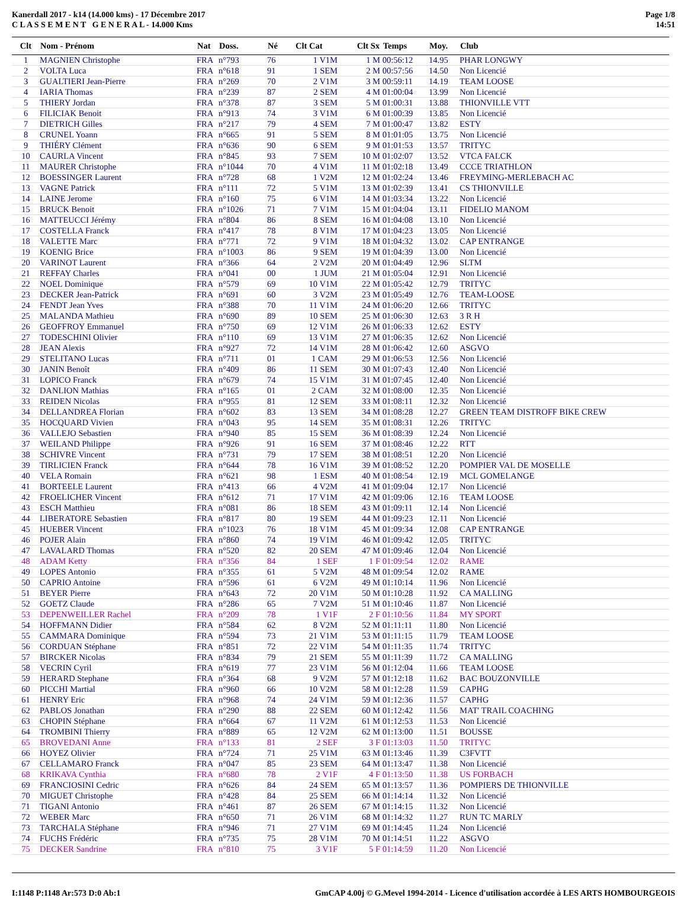Kanerdall 2017 - k14 (14.000 kms) - 17 Décembre 2017
C L A S S E M E N T G E N E R A L - 14.000 Kms
Page 1/8
14:51
| Clt | Nom - Prénom | Nat | Doss. | Né | Clt Cat | Clt Sx | Temps | Moy. | Club |
| --- | --- | --- | --- | --- | --- | --- | --- | --- | --- |
| 1 | MAGNIEN Christophe | FRA | n°793 | 76 | 1 V1M | 1 M | 00:56:12 | 14.95 | PHAR LONGWY |
| 2 | VOLTA Luca | FRA | n°618 | 91 | 1 SEM | 2 M | 00:57:56 | 14.50 | Non Licencié |
| 3 | GUALTIERI Jean-Pierre | FRA | n°269 | 70 | 2 V1M | 3 M | 00:59:11 | 14.19 | TEAM LOOSE |
| 4 | IARIA Thomas | FRA | n°239 | 87 | 2 SEM | 4 M | 01:00:04 | 13.99 | Non Licencié |
| 5 | THIERY Jordan | FRA | n°378 | 87 | 3 SEM | 5 M | 01:00:31 | 13.88 | THIONVILLE VTT |
| 6 | FILICIAK Benoit | FRA | n°913 | 74 | 3 V1M | 6 M | 01:00:39 | 13.85 | Non Licencié |
| 7 | DIETRICH Gilles | FRA | n°217 | 79 | 4 SEM | 7 M | 01:00:47 | 13.82 | ESTY |
| 8 | CRUNEL Yoann | FRA | n°665 | 91 | 5 SEM | 8 M | 01:01:05 | 13.75 | Non Licencié |
| 9 | THIÉRY Clément | FRA | n°636 | 90 | 6 SEM | 9 M | 01:01:53 | 13.57 | TRITYC |
| 10 | CAURLA Vincent | FRA | n°845 | 93 | 7 SEM | 10 M | 01:02:07 | 13.52 | VTCA FALCK |
| 11 | MAURER Christophe | FRA | n°1044 | 70 | 4 V1M | 11 M | 01:02:18 | 13.49 | CCCE TRIATHLON |
| 12 | BOESSINGER Laurent | FRA | n°728 | 68 | 1 V2M | 12 M | 01:02:24 | 13.46 | FREYMING-MERLEBACH AC |
| 13 | VAGNE Patrick | FRA | n°111 | 72 | 5 V1M | 13 M | 01:02:39 | 13.41 | CS THIONVILLE |
| 14 | LAINE Jerome | FRA | n°160 | 75 | 6 V1M | 14 M | 01:03:34 | 13.22 | Non Licencié |
| 15 | BRUCK Benoit | FRA | n°1026 | 71 | 7 V1M | 15 M | 01:04:04 | 13.11 | FIDELIO MANOM |
| 16 | MATTEUCCI Jérémy | FRA | n°804 | 86 | 8 SEM | 16 M | 01:04:08 | 13.10 | Non Licencié |
| 17 | COSTELLA Franck | FRA | n°417 | 78 | 8 V1M | 17 M | 01:04:23 | 13.05 | Non Licencié |
| 18 | VALETTE Marc | FRA | n°771 | 72 | 9 V1M | 18 M | 01:04:32 | 13.02 | CAP ENTRANGE |
| 19 | KOENIG Brice | FRA | n°1003 | 86 | 9 SEM | 19 M | 01:04:39 | 13.00 | Non Licencié |
| 20 | VARINOT Laurent | FRA | n°366 | 64 | 2 V2M | 20 M | 01:04:49 | 12.96 | SLTM |
| 21 | REFFAY Charles | FRA | n°041 | 00 | 1 JUM | 21 M | 01:05:04 | 12.91 | Non Licencié |
| 22 | NOEL Dominique | FRA | n°579 | 69 | 10 V1M | 22 M | 01:05:42 | 12.79 | TRITYC |
| 23 | DECKER Jean-Patrick | FRA | n°691 | 60 | 3 V2M | 23 M | 01:05:49 | 12.76 | TEAM-LOOSE |
| 24 | FENDT Jean Yves | FRA | n°388 | 70 | 11 V1M | 24 M | 01:06:20 | 12.66 | TRITYC |
| 25 | MALANDA Mathieu | FRA | n°690 | 89 | 10 SEM | 25 M | 01:06:30 | 12.63 | 3 R H |
| 26 | GEOFFROY Emmanuel | FRA | n°750 | 69 | 12 V1M | 26 M | 01:06:33 | 12.62 | ESTY |
| 27 | TODESCHINI Olivier | FRA | n°110 | 69 | 13 V1M | 27 M | 01:06:35 | 12.62 | Non Licencié |
| 28 | JEAN Alexis | FRA | n°927 | 72 | 14 V1M | 28 M | 01:06:42 | 12.60 | ASGVO |
| 29 | STELITANO Lucas | FRA | n°711 | 01 | 1 CAM | 29 M | 01:06:53 | 12.56 | Non Licencié |
| 30 | JANIN Benoît | FRA | n°409 | 86 | 11 SEM | 30 M | 01:07:43 | 12.40 | Non Licencié |
| 31 | LOPICO Franck | FRA | n°679 | 74 | 15 V1M | 31 M | 01:07:45 | 12.40 | Non Licencié |
| 32 | DANLION Mathias | FRA | n°165 | 01 | 2 CAM | 32 M | 01:08:00 | 12.35 | Non Licencié |
| 33 | REIDEN Nicolas | FRA | n°955 | 81 | 12 SEM | 33 M | 01:08:11 | 12.32 | Non Licencié |
| 34 | DELLANDREA Florian | FRA | n°602 | 83 | 13 SEM | 34 M | 01:08:28 | 12.27 | GREEN TEAM DISTROFF BIKE CREW |
| 35 | HOCQUARD Vivien | FRA | n°043 | 95 | 14 SEM | 35 M | 01:08:31 | 12.26 | TRITYC |
| 36 | VALLEJO Sebastien | FRA | n°940 | 85 | 15 SEM | 36 M | 01:08:39 | 12.24 | Non Licencié |
| 37 | WEILAND Philippe | FRA | n°926 | 91 | 16 SEM | 37 M | 01:08:46 | 12.22 | RTT |
| 38 | SCHIVRE Vincent | FRA | n°731 | 79 | 17 SEM | 38 M | 01:08:51 | 12.20 | Non Licencié |
| 39 | TIRLICIEN Franck | FRA | n°644 | 78 | 16 V1M | 39 M | 01:08:52 | 12.20 | POMPIER VAL DE MOSELLE |
| 40 | VELA Romain | FRA | n°621 | 98 | 1 ESM | 40 M | 01:08:54 | 12.19 | MCL GOMELANGE |
| 41 | BORTEELE Laurent | FRA | n°413 | 66 | 4 V2M | 41 M | 01:09:04 | 12.17 | Non Licencié |
| 42 | FROELICHER Vincent | FRA | n°612 | 71 | 17 V1M | 42 M | 01:09:06 | 12.16 | TEAM LOOSE |
| 43 | ESCH Matthieu | FRA | n°081 | 86 | 18 SEM | 43 M | 01:09:11 | 12.14 | Non Licencié |
| 44 | LIBERATORE Sebastien | FRA | n°817 | 80 | 19 SEM | 44 M | 01:09:23 | 12.11 | Non Licencié |
| 45 | HUEBER Vincent | FRA | n°1023 | 76 | 18 V1M | 45 M | 01:09:34 | 12.08 | CAP ENTRANGE |
| 46 | POJER Alain | FRA | n°860 | 74 | 19 V1M | 46 M | 01:09:42 | 12.05 | TRITYC |
| 47 | LAVALARD Thomas | FRA | n°520 | 82 | 20 SEM | 47 M | 01:09:46 | 12.04 | Non Licencié |
| 48 | ADAM Ketty | FRA | n°356 | 84 | 1 SEF | 1 F | 01:09:54 | 12.02 | RAME |
| 49 | LOPES Antonio | FRA | n°355 | 61 | 5 V2M | 48 M | 01:09:54 | 12.02 | RAME |
| 50 | CAPRIO Antoine | FRA | n°596 | 61 | 6 V2M | 49 M | 01:10:14 | 11.96 | Non Licencié |
| 51 | BEYER Pierre | FRA | n°643 | 72 | 20 V1M | 50 M | 01:10:28 | 11.92 | CA MALLING |
| 52 | GOETZ Claude | FRA | n°286 | 65 | 7 V2M | 51 M | 01:10:46 | 11.87 | Non Licencié |
| 53 | DEPENWEILLER Rachel | FRA | n°209 | 78 | 1 V1F | 2 F | 01:10:56 | 11.84 | MY SPORT |
| 54 | HOFFMANN Didier | FRA | n°584 | 62 | 8 V2M | 52 M | 01:11:11 | 11.80 | Non Licencié |
| 55 | CAMMARA Dominique | FRA | n°594 | 73 | 21 V1M | 53 M | 01:11:15 | 11.79 | TEAM LOOSE |
| 56 | CORDUAN Stéphane | FRA | n°851 | 72 | 22 V1M | 54 M | 01:11:35 | 11.74 | TRITYC |
| 57 | BIRCKER Nicolas | FRA | n°834 | 79 | 21 SEM | 55 M | 01:11:39 | 11.72 | CA MALLING |
| 58 | VECRIN Cyril | FRA | n°619 | 77 | 23 V1M | 56 M | 01:12:04 | 11.66 | TEAM LOOSE |
| 59 | HERARD Stephane | FRA | n°364 | 68 | 9 V2M | 57 M | 01:12:18 | 11.62 | BAC BOUZONVILLE |
| 60 | PICCHI Martial | FRA | n°960 | 66 | 10 V2M | 58 M | 01:12:28 | 11.59 | CAPHG |
| 61 | HENRY Eric | FRA | n°968 | 74 | 24 V1M | 59 M | 01:12:36 | 11.57 | CAPHG |
| 62 | PABLOS Jonathan | FRA | n°290 | 88 | 22 SEM | 60 M | 01:12:42 | 11.56 | MAT' TRAIL COACHING |
| 63 | CHOPIN Stéphane | FRA | n°664 | 67 | 11 V2M | 61 M | 01:12:53 | 11.53 | Non Licencié |
| 64 | TROMBINI Thierry | FRA | n°889 | 65 | 12 V2M | 62 M | 01:13:00 | 11.51 | BOUSSE |
| 65 | BROVEDANI Anne | FRA | n°133 | 81 | 2 SEF | 3 F | 01:13:03 | 11.50 | TRITYC |
| 66 | HOYEZ Olivier | FRA | n°724 | 71 | 25 V1M | 63 M | 01:13:46 | 11.39 | C3FVTT |
| 67 | CELLAMARO Franck | FRA | n°047 | 85 | 23 SEM | 64 M | 01:13:47 | 11.38 | Non Licencié |
| 68 | KRIKAVA Cynthia | FRA | n°680 | 78 | 2 V1F | 4 F | 01:13:50 | 11.38 | US FORBACH |
| 69 | FRANCIOSINI Cedric | FRA | n°626 | 84 | 24 SEM | 65 M | 01:13:57 | 11.36 | POMPIERS DE THIONVILLE |
| 70 | MIGUET Christophe | FRA | n°428 | 84 | 25 SEM | 66 M | 01:14:14 | 11.32 | Non Licencié |
| 71 | TIGANI Antonio | FRA | n°461 | 87 | 26 SEM | 67 M | 01:14:15 | 11.32 | Non Licencié |
| 72 | WEBER Marc | FRA | n°650 | 71 | 26 V1M | 68 M | 01:14:32 | 11.27 | RUN TC MARLY |
| 73 | TARCHALA Stéphane | FRA | n°946 | 71 | 27 V1M | 69 M | 01:14:45 | 11.24 | Non Licencié |
| 74 | FUCHS Frédéric | FRA | n°735 | 75 | 28 V1M | 70 M | 01:14:51 | 11.22 | ASGVO |
| 75 | DECKER Sandrine | FRA | n°810 | 75 | 3 V1F | 5 F | 01:14:59 | 11.20 | Non Licencié |
I:1148 P:1148 Ar:573 D:0 Ab:1 GmCAP 4.00j © G.Mevel 1994-2014 - Licence d'utilisation accordée à LES ARTS HOMBOURGEOIS